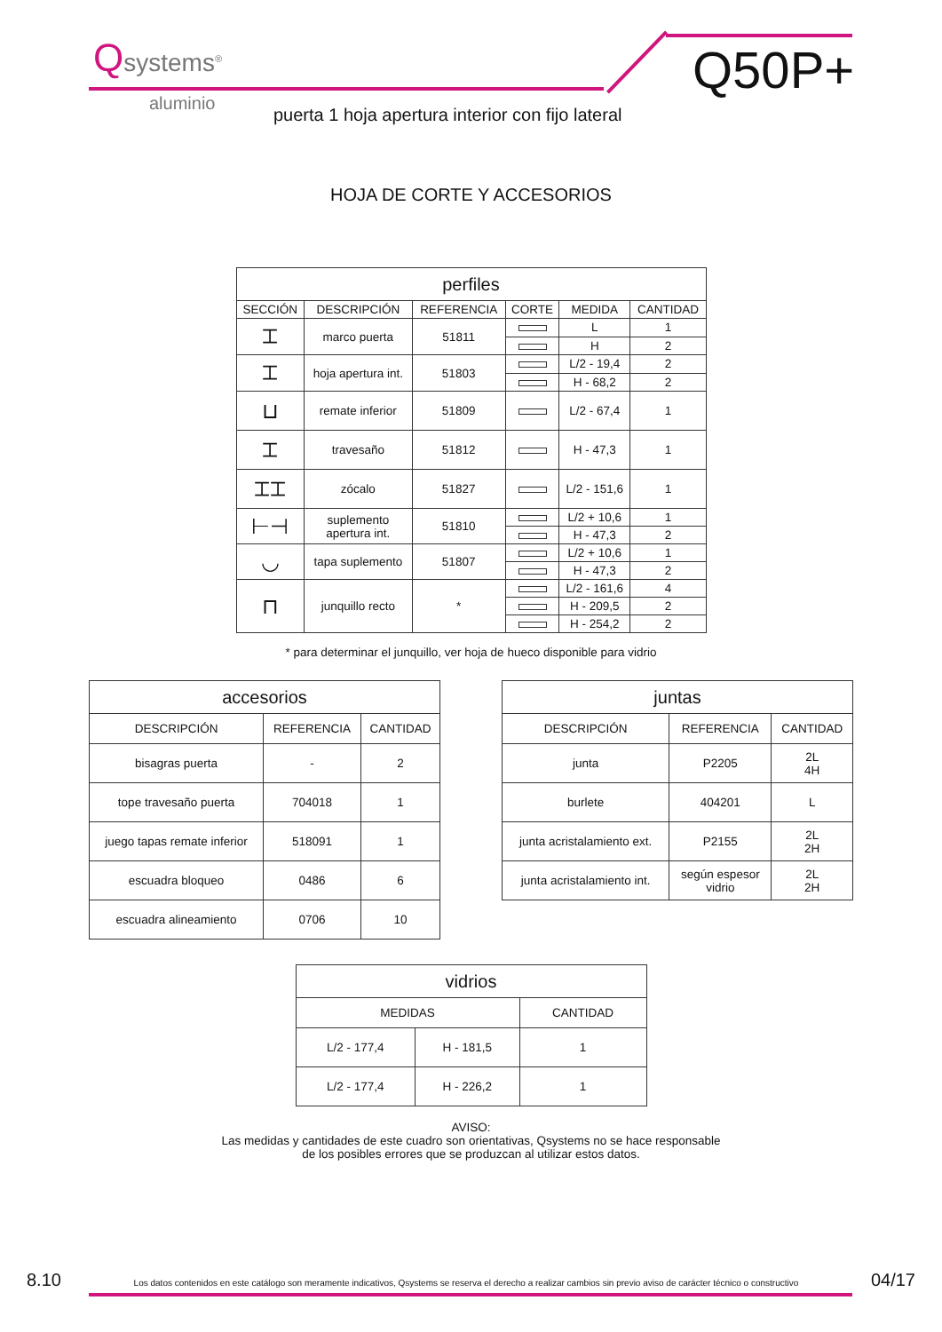Qsystems<sup>®</sup>
aluminio
Q50P+
puerta 1 hoja apertura interior con fijo lateral
HOJA DE CORTE Y ACCESORIOS
| perfiles | | | | | |
| --- | --- | --- | --- | --- | --- |
| SECCIÓN | DESCRIPCIÓN | REFERENCIA | CORTE | MEDIDA | CANTIDAD |
| ⌶ | marco puerta | 51811 | | L | 1 |
| | | | | H | 2 |
| ⌶ | hoja apertura int. | 51803 | | L/2 - 19,4 | 2 |
| | | | | H - 68,2 | 2 |
| ⊔ | remate inferior | 51809 | | L/2 - 67,4 | 1 |
| ⌶ | travesaño | 51812 | | H - 47,3 | 1 |
| ⌶⌶ | zócalo | 51827 | | L/2 - 151,6 | 1 |
| ⊢⊣ | suplemento apertura int. | 51810 | | L/2 + 10,6 | 1 |
| | | | | H - 47,3 | 2 |
| ◡ | tapa suplemento | 51807 | | L/2 + 10,6 | 1 |
| | | | | H - 47,3 | 2 |
| ⊓ | junquillo recto | * | | L/2 - 161,6 | 4 |
| | | | | H - 209,5 | 2 |
| | | | | H - 254,2 | 2 |
* para determinar el junquillo, ver hoja de hueco disponible para vidrio
| accesorios | | |
| --- | --- | --- |
| DESCRIPCIÓN | REFERENCIA | CANTIDAD |
| bisagras puerta | - | 2 |
| tope travesaño puerta | 704018 | 1 |
| juego tapas remate inferior | 518091 | 1 |
| escuadra bloqueo | 0486 | 6 |
| escuadra alineamiento | 0706 | 10 |
| juntas | | |
| --- | --- | --- |
| DESCRIPCIÓN | REFERENCIA | CANTIDAD |
| junta | P2205 | 2L 4H |
| burlete | 404201 | L |
| junta acristalamiento ext. | P2155 | 2L 2H |
| junta acristalamiento int. | según espesor vidrio | 2L 2H |
| vidrios | | |
| --- | --- | --- |
| MEDIDAS | | CANTIDAD |
| L/2 - 177,4 | H - 181,5 | 1 |
| L/2 - 177,4 | H - 226,2 | 1 |
AVISO:
Las medidas y cantidades de este cuadro son orientativas, Qsystems no se hace responsable
de los posibles errores que se produzcan al utilizar estos datos.
8.10 Los datos contenidos en este catálogo son meramente indicativos, Qsystems se reserva el derecho a realizar cambios sin previo aviso de carácter técnico o constructivo 04/17